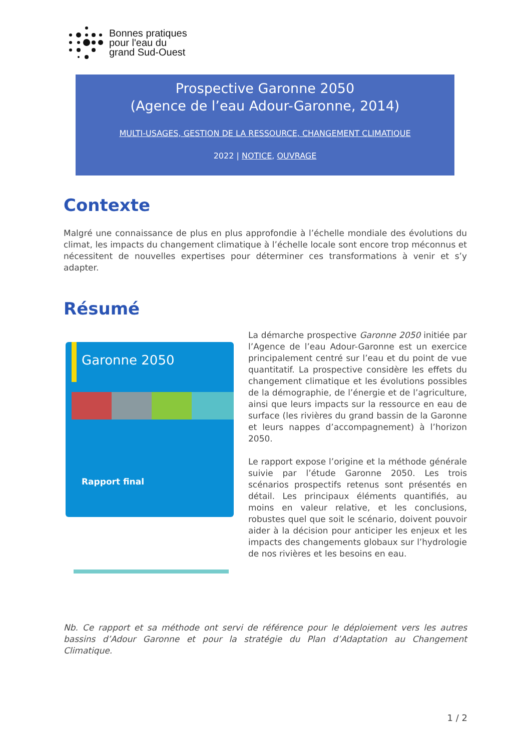Bonnes pratiques
pour l'eau du
grand Sud-Ouest
Prospective Garonne 2050
(Agence de l’eau Adour-Garonne, 2014)
MULTI-USAGES, GESTION DE LA RESSOURCE, CHANGEMENT CLIMATIQUE
2022 | NOTICE, OUVRAGE
Contexte
Malgré une connaissance de plus en plus approfondie à l’échelle mondiale des évolutions du climat, les impacts du changement climatique à l’échelle locale sont encore trop méconnus et nécessitent de nouvelles expertises pour déterminer ces transformations à venir et s’y adapter.
Résumé
Garonne 2050
Rapport final
La démarche prospective Garonne 2050 initiée par l’Agence de l’eau Adour-Garonne est un exercice principalement centré sur l’eau et du point de vue quantitatif. La prospective considère les effets du changement climatique et les évolutions possibles de la démographie, de l’énergie et de l’agriculture, ainsi que leurs impacts sur la ressource en eau de surface (les rivières du grand bassin de la Garonne et leurs nappes d’accompagnement) à l’horizon 2050.
Le rapport expose l’origine et la méthode générale suivie par l’étude Garonne 2050. Les trois scénarios prospectifs retenus sont présentés en détail. Les principaux éléments quantifiés, au moins en valeur relative, et les conclusions, robustes quel que soit le scénario, doivent pouvoir aider à la décision pour anticiper les enjeux et les impacts des changements globaux sur l’hydrologie de nos rivières et les besoins en eau.
Nb. Ce rapport et sa méthode ont servi de référence pour le déploiement vers les autres bassins d’Adour Garonne et pour la stratégie du Plan d’Adaptation au Changement Climatique.
1 / 2